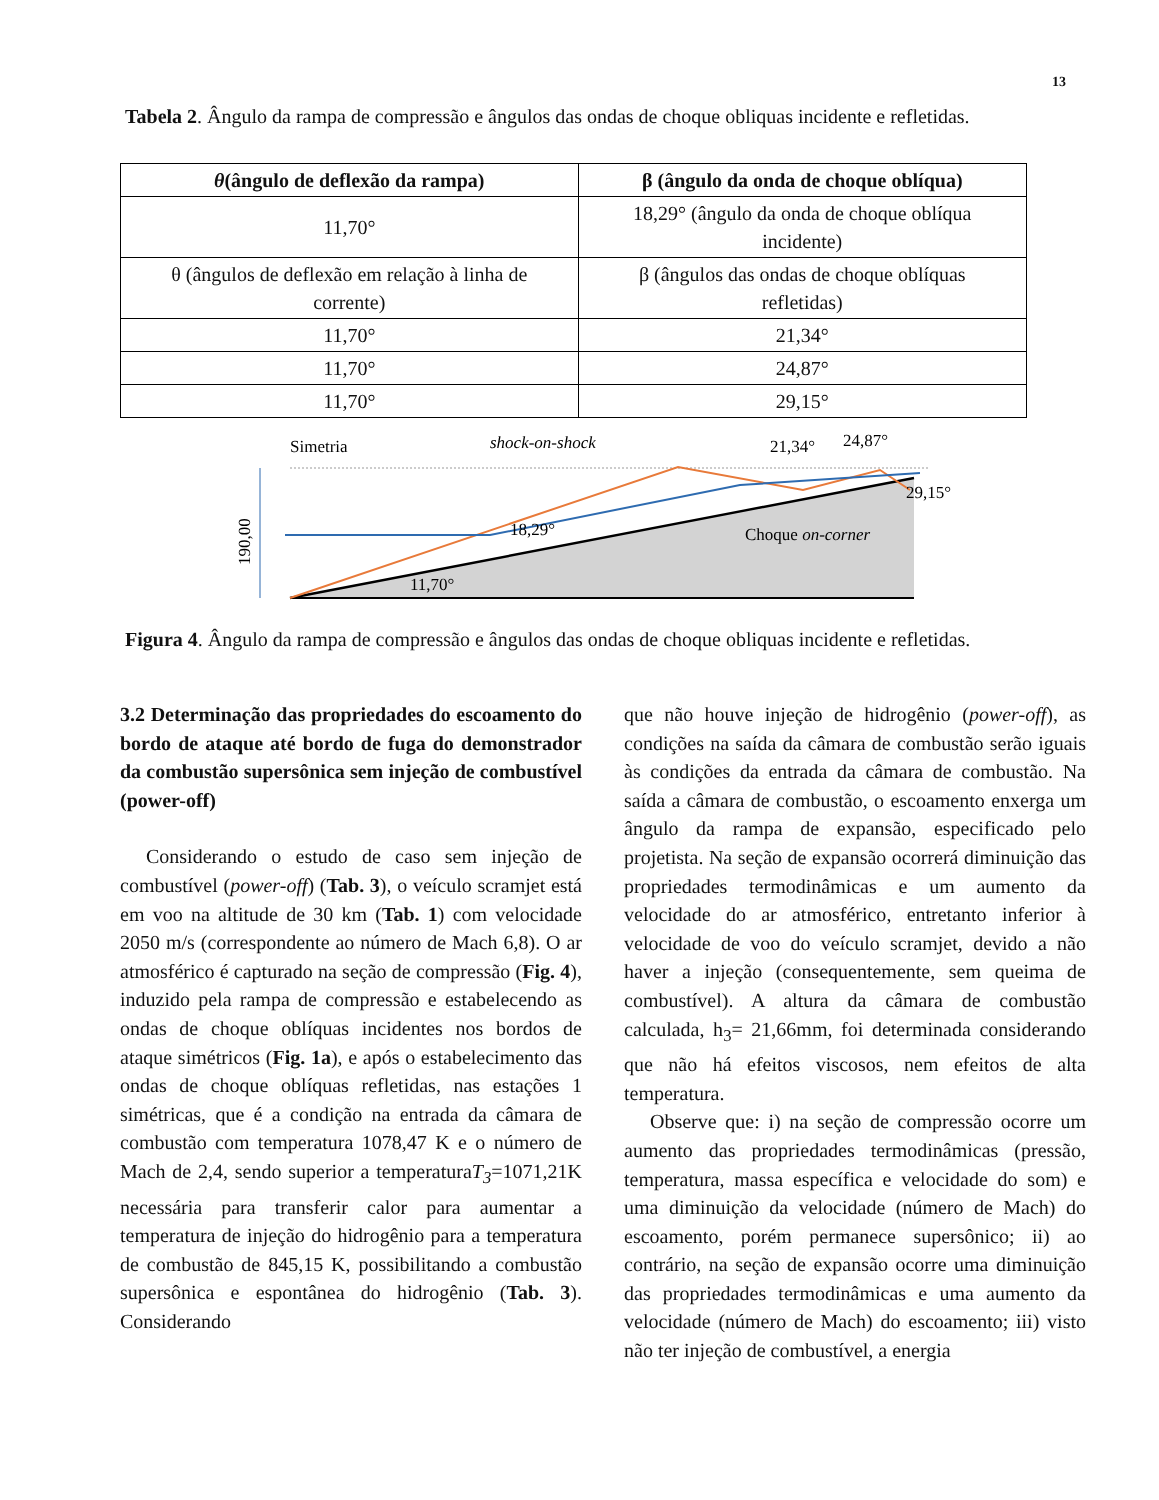13
Tabela 2. Ângulo da rampa de compressão e ângulos das ondas de choque obliquas incidente e refletidas.
| θ (ângulo de deflexão da rampa) | β (ângulo da onda de choque oblíqua) |
| --- | --- |
| 11,70° | 18,29° (ângulo da onda de choque oblíqua incidente) |
| θ (ângulos de deflexão em relação à linha de corrente) | β (ângulos das ondas de choque oblíquas refletidas) |
| 11,70° | 21,34° |
| 11,70° | 24,87° |
| 11,70° | 29,15° |
Simetria
shock-on-shock
21,34°
24,87°
29,15°
18,29°
Choque on-corner
11,70°
190,00
Figura 4. Ângulo da rampa de compressão e ângulos das ondas de choque obliquas incidente e refletidas.
3.2 Determinação das propriedades do escoamento do bordo de ataque até bordo de fuga do demonstrador da combustão supersônica sem injeção de combustível (power-off)
Considerando o estudo de caso sem injeção de combustível (power-off) (Tab. 3), o veículo scramjet está em voo na altitude de 30 km (Tab. 1) com velocidade 2050 m/s (correspondente ao número de Mach 6,8). O ar atmosférico é capturado na seção de compressão (Fig. 4), induzido pela rampa de compressão e estabelecendo as ondas de choque oblíquas incidentes nos bordos de ataque simétricos (Fig. 1a), e após o estabelecimento das ondas de choque oblíquas refletidas, nas estações 1 simétricas, que é a condição na entrada da câmara de combustão com temperatura 1078,47 K e o número de Mach de 2,4, sendo superior a temperaturaT<sub>3</sub>=1071,21K necessária para transferir calor para aumentar a temperatura de injeção do hidrogênio para a temperatura de combustão de 845,15 K, possibilitando a combustão supersônica e espontânea do hidrogênio (Tab. 3). Considerando
que não houve injeção de hidrogênio (power-off), as condições na saída da câmara de combustão serão iguais às condições da entrada da câmara de combustão. Na saída a câmara de combustão, o escoamento enxerga um ângulo da rampa de expansão, especificado pelo projetista. Na seção de expansão ocorrerá diminuição das propriedades termodinâmicas e um aumento da velocidade do ar atmosférico, entretanto inferior à velocidade de voo do veículo scramjet, devido a não haver a injeção (consequentemente, sem queima de combustível). A altura da câmara de combustão calculada, h<sub>3</sub>= 21,66mm, foi determinada considerando que não há efeitos viscosos, nem efeitos de alta temperatura.
Observe que: i) na seção de compressão ocorre um aumento das propriedades termodinâmicas (pressão, temperatura, massa específica e velocidade do som) e uma diminuição da velocidade (número de Mach) do escoamento, porém permanece supersônico; ii) ao contrário, na seção de expansão ocorre uma diminuição das propriedades termodinâmicas e uma aumento da velocidade (número de Mach) do escoamento; iii) visto não ter injeção de combustível, a energia